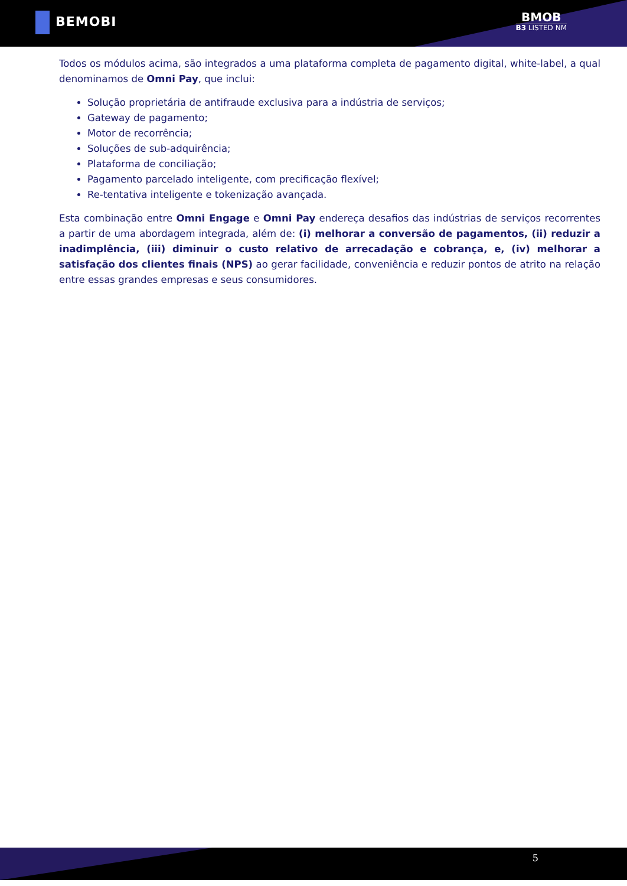BEMOBI BMOB
B3 LISTED NM
Todos os módulos acima, são integrados a uma plataforma completa de pagamento digital, white-label, a qual denominamos de Omni Pay, que inclui:
Solução proprietária de antifraude exclusiva para a indústria de serviços;
Gateway de pagamento;
Motor de recorrência;
Soluções de sub-adquirência;
Plataforma de conciliação;
Pagamento parcelado inteligente, com precificação flexível;
Re-tentativa inteligente e tokenização avançada.
Esta combinação entre Omni Engage e Omni Pay endereça desafios das indústrias de serviços recorrentes a partir de uma abordagem integrada, além de: (i) melhorar a conversão de pagamentos, (ii) reduzir a inadimplência, (iii) diminuir o custo relativo de arrecadação e cobrança, e, (iv) melhorar a satisfação dos clientes finais (NPS) ao gerar facilidade, conveniência e reduzir pontos de atrito na relação entre essas grandes empresas e seus consumidores.
5